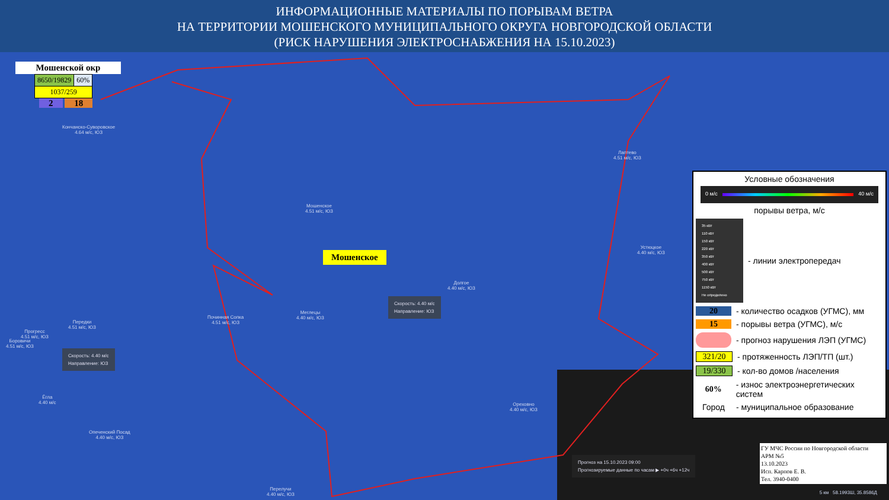ИНФОРМАЦИОННЫЕ МАТЕРИАЛЫ ПО ПОРЫВАМ ВЕТРА
НА ТЕРРИТОРИИ МОШЕНСКОГО МУНИЦИПАЛЬНОГО ОКРУГА НОВГОРОДСКОЙ ОБЛАСТИ
(РИСК НАРУШЕНИЯ ЭЛЕКТРОСНАБЖЕНИЯ НА 15.10.2023)
Мошенской окр
| 8650/19829 | 60% |
| 1037/259 | |
2 18
Кончанско-Суворовское
4.64 м/с, ЮЗ
Мошенское
4.51 м/с, ЮЗ
Мошенское
Лаптево
4.51 м/с, ЮЗ
Устюцкое
4.40 м/с, ЮЗ
Долгое
4.40 м/с, ЮЗ
Меглецы
4.40 м/с, ЮЗ
Починная Сопка
4.51 м/с, ЮЗ
Передки
4.51 м/с, ЮЗ
Прогресс
4.51 м/с, ЮЗ
Боровичи
4.51 м/с, ЮЗ
Ёгла
4.40 м/с
Опеченский Посад
4.40 м/с, ЮЗ
Ореховно
4.40 м/с, ЮЗ
Перелучи
4.40 м/с, ЮЗ
Скорость: 4.40 м/с
Направление: ЮЗ
Скорость: 4.40 м/с
Направление: ЮЗ
Прогноз на 15.10.2023 09:00
Прогнозируемые данные по часам ▶ +0ч +6ч +12ч
Условные обозначения
0 м/с 40 м/с
порывы ветра, м/с
35 кВт
110 кВт
150 кВт
220 кВт
350 кВт
400 кВт
500 кВт
750 кВт
1150 кВт
Не определено
- линии электропередач
20 - количество осадков (УГМС), мм
15 - порывы ветра (УГМС), м/с
- прогноз нарушения ЛЭП (УГМС)
321/20 - протяженность ЛЭП/ТП (шт.)
19/330 - кол-во домов /населения
60% - износ электроэнергетических систем
Город - муниципальное образование
ГУ МЧС России по Новгородской области
АРМ №5
13.10.2023
Исп. Карпов Е. В.
Тел. 3940-0400
5 км 58.1993Ш, 35.8586Д